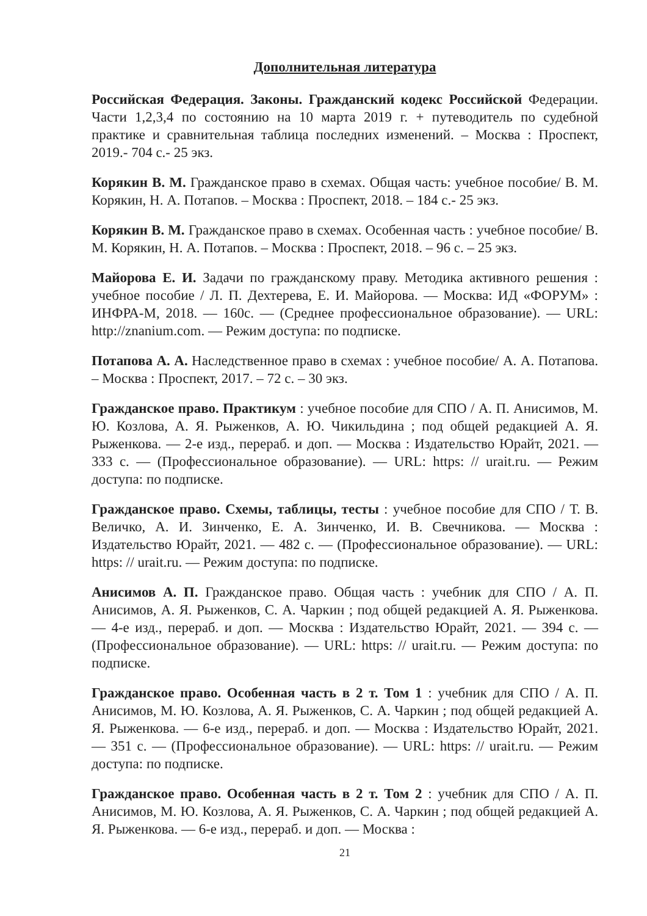Дополнительная литература
Российская Федерация. Законы. Гражданский кодекс Российской Федерации. Части 1,2,3,4 по состоянию на 10 марта 2019 г. + путеводитель по судебной практике и сравнительная таблица последних изменений. – Москва : Проспект, 2019.- 704 с.- 25 экз.
Корякин В. М. Гражданское право в схемах. Общая часть: учебное пособие/ В. М. Корякин, Н. А. Потапов. – Москва : Проспект, 2018. – 184 с.- 25 экз.
Корякин В. М. Гражданское право в схемах. Особенная часть : учебное пособие/ В. М. Корякин, Н. А. Потапов. – Москва : Проспект, 2018. – 96 с. – 25 экз.
Майорова Е. И. Задачи по гражданскому праву. Методика активного решения : учебное пособие / Л. П. Дехтерева, Е. И. Майорова. — Москва: ИД «ФОРУМ» : ИНФРА-М, 2018. — 160с. — (Среднее профессиональное образование). — URL: http://znanium.com. — Режим доступа: по подписке.
Потапова А. А. Наследственное право в схемах : учебное пособие/ А. А. Потапова. – Москва : Проспект, 2017. – 72 с. – 30 экз.
Гражданское право. Практикум : учебное пособие для СПО / А. П. Анисимов, М. Ю. Козлова, А. Я. Рыженков, А. Ю. Чикильдина ; под общей редакцией А. Я. Рыженкова. — 2-е изд., перераб. и доп. — Москва : Издательство Юрайт, 2021. — 333 с. — (Профессиональное образование). — URL: https: // urait.ru. — Режим доступа: по подписке.
Гражданское право. Схемы, таблицы, тесты : учебное пособие для СПО / Т. В. Величко, А. И. Зинченко, Е. А. Зинченко, И. В. Свечникова. — Москва : Издательство Юрайт, 2021. — 482 с. — (Профессиональное образование). — URL: https: // urait.ru. — Режим доступа: по подписке.
Анисимов А. П. Гражданское право. Общая часть : учебник для СПО / А. П. Анисимов, А. Я. Рыженков, С. А. Чаркин ; под общей редакцией А. Я. Рыженкова. — 4-е изд., перераб. и доп. — Москва : Издательство Юрайт, 2021. — 394 с. — (Профессиональное образование). — URL: https: // urait.ru. — Режим доступа: по подписке.
Гражданское право. Особенная часть в 2 т. Том 1 : учебник для СПО / А. П. Анисимов, М. Ю. Козлова, А. Я. Рыженков, С. А. Чаркин ; под общей редакцией А. Я. Рыженкова. — 6-е изд., перераб. и доп. — Москва : Издательство Юрайт, 2021. — 351 с. — (Профессиональное образование). — URL: https: // urait.ru. — Режим доступа: по подписке.
Гражданское право. Особенная часть в 2 т. Том 2 : учебник для СПО / А. П. Анисимов, М. Ю. Козлова, А. Я. Рыженков, С. А. Чаркин ; под общей редакцией А. Я. Рыженкова. — 6-е изд., перераб. и доп. — Москва :
21